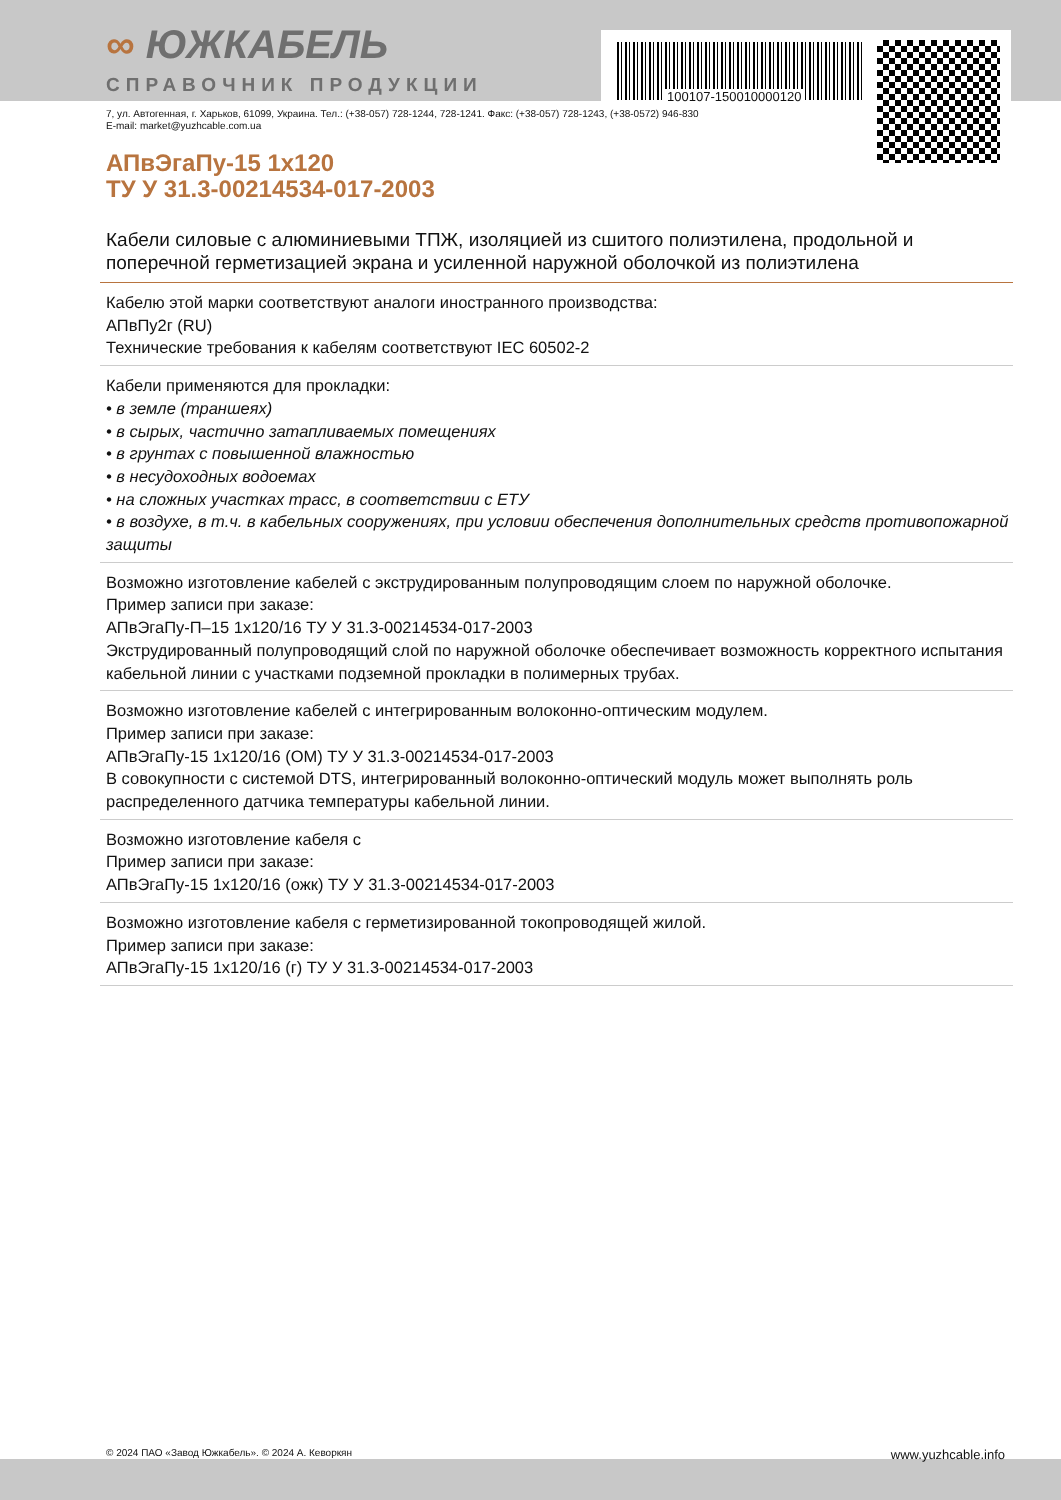100107-150010000120
∞ ЮЖКАБЕЛЬ
СПРАВОЧНИК ПРОДУКЦИИ
7, ул. Автогенная, г. Харьков, 61099, Украина. Тел.: (+38-057) 728-1244, 728-1241. Факс: (+38-057) 728-1243, (+38-0572) 946-830
E-mail: market@yuzhcable.com.ua
АПвЭгаПу-15 1x120
ТУ У 31.3-00214534-017-2003
Кабели силовые с алюминиевыми ТПЖ, изоляцией из сшитого полиэтилена, продольной и поперечной герметизацией экрана и усиленной наружной оболочкой из полиэтилена
Кабелю этой марки соответствуют аналоги иностранного производства:
АПвПу2г (RU)
Технические требования к кабелям соответствуют IEC 60502-2
Кабели применяются для прокладки:
• в земле (траншеях)
• в сырых, частично затапливаемых помещениях
• в грунтах с повышенной влажностью
• в несудоходных водоемах
• на сложных участках трасс, в соответствии с ЕТУ
• в воздухе, в т.ч. в кабельных сооружениях, при условии обеспечения дополнительных средств противопожарной защиты
Возможно изготовление кабелей с экструдированным полупроводящим слоем по наружной оболочке.
Пример записи при заказе:
АПвЭгаПу-П–15 1x120/16 ТУ У 31.3-00214534-017-2003
Экструдированный полупроводящий слой по наружной оболочке обеспечивает возможность корректного испытания кабельной линии с участками подземной прокладки в полимерных трубах.
Возможно изготовление кабелей с интегрированным волоконно-оптическим модулем.
Пример записи при заказе:
АПвЭгаПу-15 1x120/16 (ОМ) ТУ У 31.3-00214534-017-2003
В совокупности с системой DTS, интегрированный волоконно-оптический модуль может выполнять роль распределенного датчика температуры кабельной линии.
Возможно изготовление кабеля с
Пример записи при заказе:
АПвЭгаПу-15 1x120/16 (ожк) ТУ У 31.3-00214534-017-2003
Возможно изготовление кабеля с герметизированной токопроводящей жилой.
Пример записи при заказе:
АПвЭгаПу-15 1x120/16 (г) ТУ У 31.3-00214534-017-2003
© 2024 ПАО «Завод Южкабель». © 2024 А. Кеворкян www.yuzhcable.info